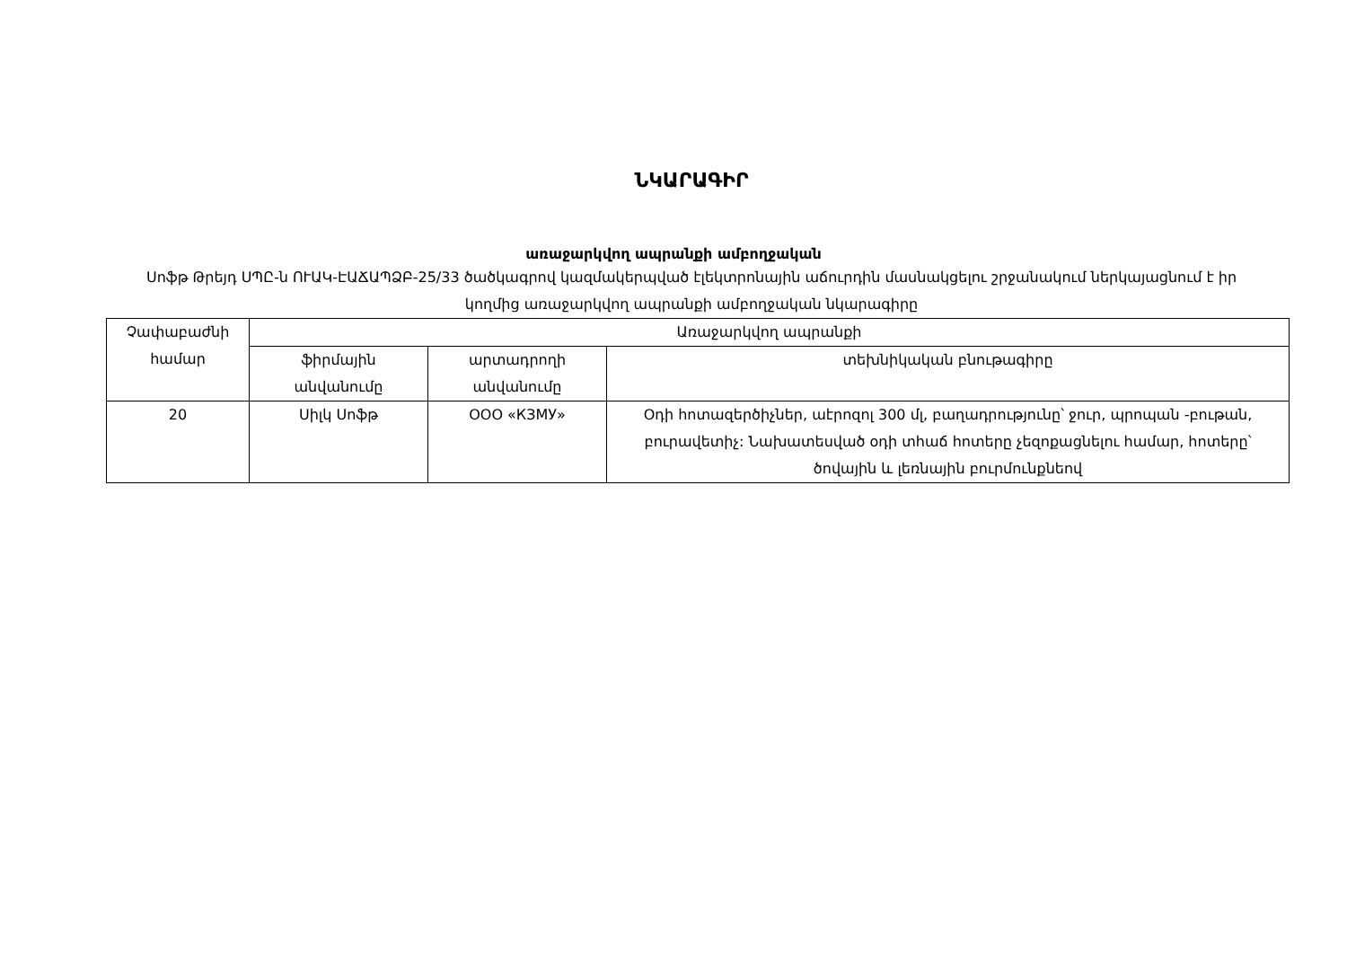ՆԿԱՐԱԳԻՐ
առաջարկվող ապրանքի ամբողջական
Սոֆթ Թրեյդ ՍՊԸ-ն ՈՒԱԿ-ԷԱՃԱՊՁԲ-25/33 ծածկագրով կազմակերպված էլեկտրոնային աճուրդին մասնակցելու շրջանակում ներկայացնում է իր կողմից առաջարկվող ապրանքի ամբողջական նկարագիրը
| Չափաբաժնի համար | Առաջարկվող ապրանքի | | |
| --- | --- | --- | --- |
| | ֆիրմային անվանումը | արտադրողի անվանումը | տեխնիկական բնութագիրը |
| 20 | Սիլկ Սոֆթ | ООО «КЗМУ» | Օդի հոտազերծիչներ, աէրոզոլ 300 մլ, բաղադրությունը՝ ջուր, պրոպան -բութան, բուրավետիչ: Նախատեսված օդի տհաճ հոտերը չեզոքացնելու համար, հոտերը՝ ծովային և լեռնային բուրմունքնեով |